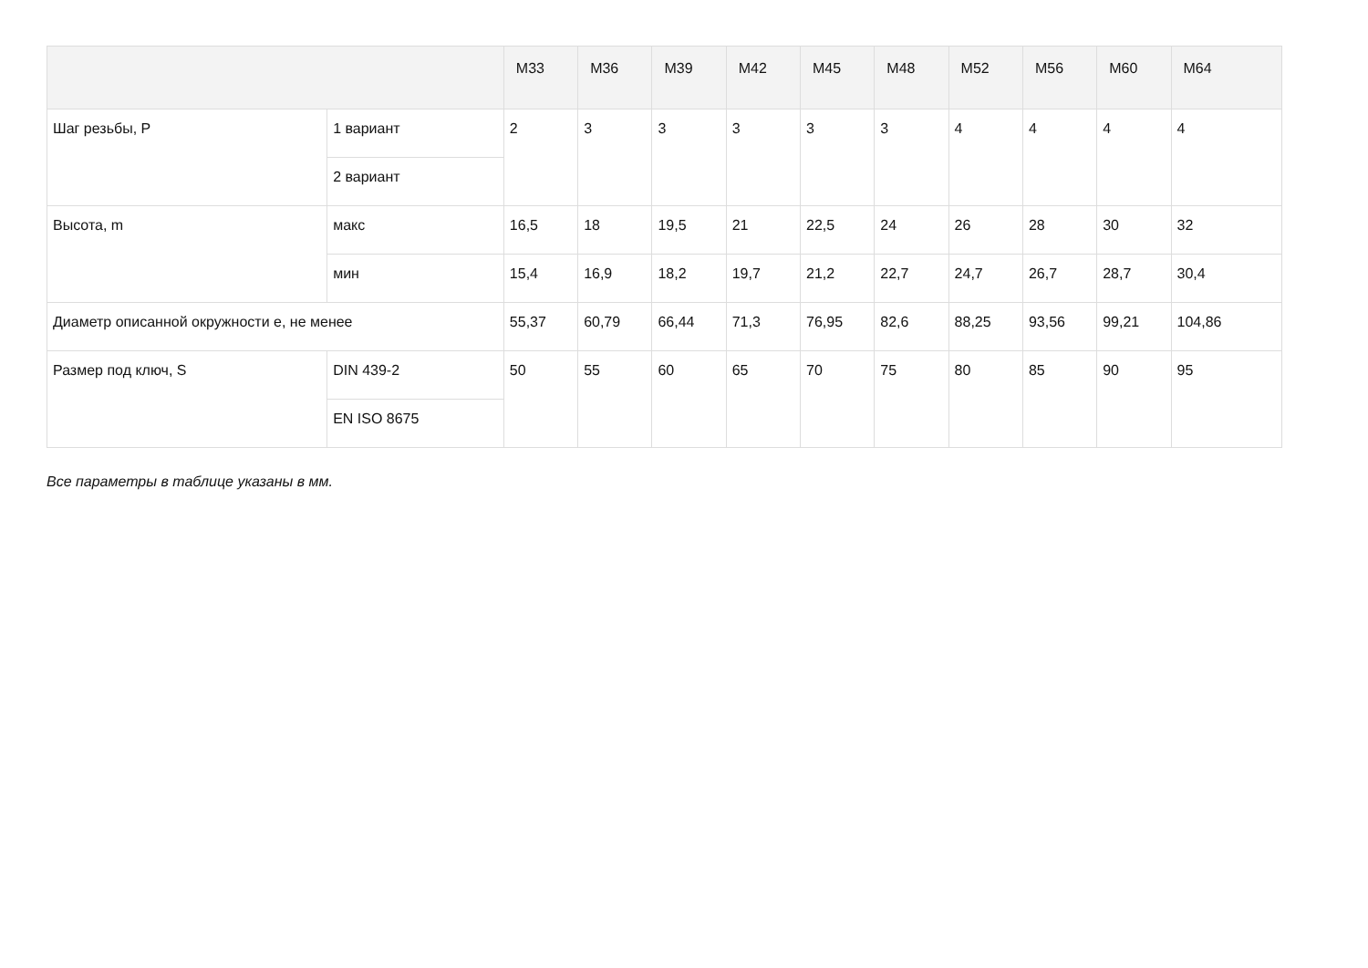| | | M33 | M36 | M39 | M42 | M45 | M48 | M52 | M56 | M60 | M64 |
| --- | --- | --- | --- | --- | --- | --- | --- | --- | --- | --- | --- |
| Шаг резьбы, P | 1 вариант | 2 | 3 | 3 | 3 | 3 | 3 | 4 | 4 | 4 | 4 |
| | 2 вариант | | | | | | | | | | |
| Высота, m | макс | 16,5 | 18 | 19,5 | 21 | 22,5 | 24 | 26 | 28 | 30 | 32 |
| | мин | 15,4 | 16,9 | 18,2 | 19,7 | 21,2 | 22,7 | 24,7 | 26,7 | 28,7 | 30,4 |
| Диаметр описанной окружности e, не менее | | 55,37 | 60,79 | 66,44 | 71,3 | 76,95 | 82,6 | 88,25 | 93,56 | 99,21 | 104,86 |
| Размер под ключ, S | DIN 439-2 | 50 | 55 | 60 | 65 | 70 | 75 | 80 | 85 | 90 | 95 |
| | EN ISO 8675 | | | | | | | | | | |
Все параметры в таблице указаны в мм.